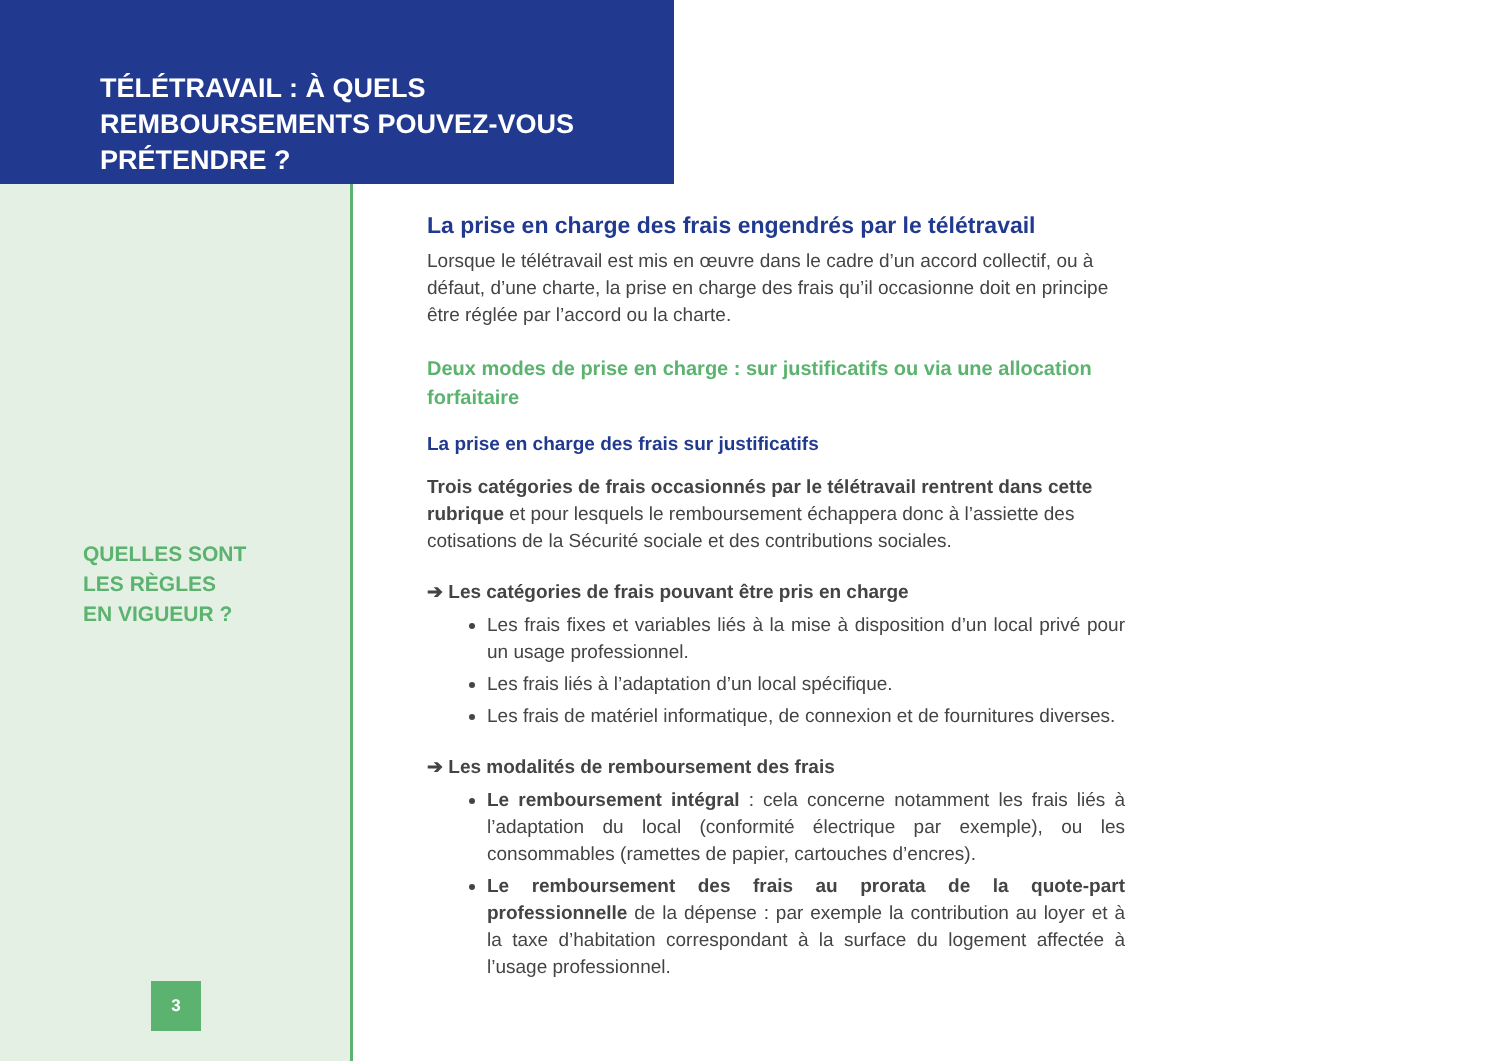TÉLÉTRAVAIL : À QUELS REMBOURSEMENTS POUVEZ-VOUS PRÉTENDRE ?
QUELLES SONT
LES RÈGLES
EN VIGUEUR ?
3
La prise en charge des frais engendrés par le télétravail
Lorsque le télétravail est mis en œuvre dans le cadre d’un accord collectif, ou à défaut, d’une charte, la prise en charge des frais qu’il occasionne doit en principe être réglée par l’accord ou la charte.
Deux modes de prise en charge : sur justificatifs ou via une allocation forfaitaire
La prise en charge des frais sur justificatifs
Trois catégories de frais occasionnés par le télétravail rentrent dans cette rubrique et pour lesquels le remboursement échappera donc à l’assiette des cotisations de la Sécurité sociale et des contributions sociales.
➔ Les catégories de frais pouvant être pris en charge
Les frais fixes et variables liés à la mise à disposition d’un local privé pour un usage professionnel.
Les frais liés à l’adaptation d’un local spécifique.
Les frais de matériel informatique, de connexion et de fournitures diverses.
➔ Les modalités de remboursement des frais
Le remboursement intégral : cela concerne notamment les frais liés à l’adaptation du local (conformité électrique par exemple), ou les consommables (ramettes de papier, cartouches d’encres).
Le remboursement des frais au prorata de la quote-part professionnelle de la dépense : par exemple la contribution au loyer et à la taxe d’habitation correspondant à la surface du logement affectée à l’usage professionnel.